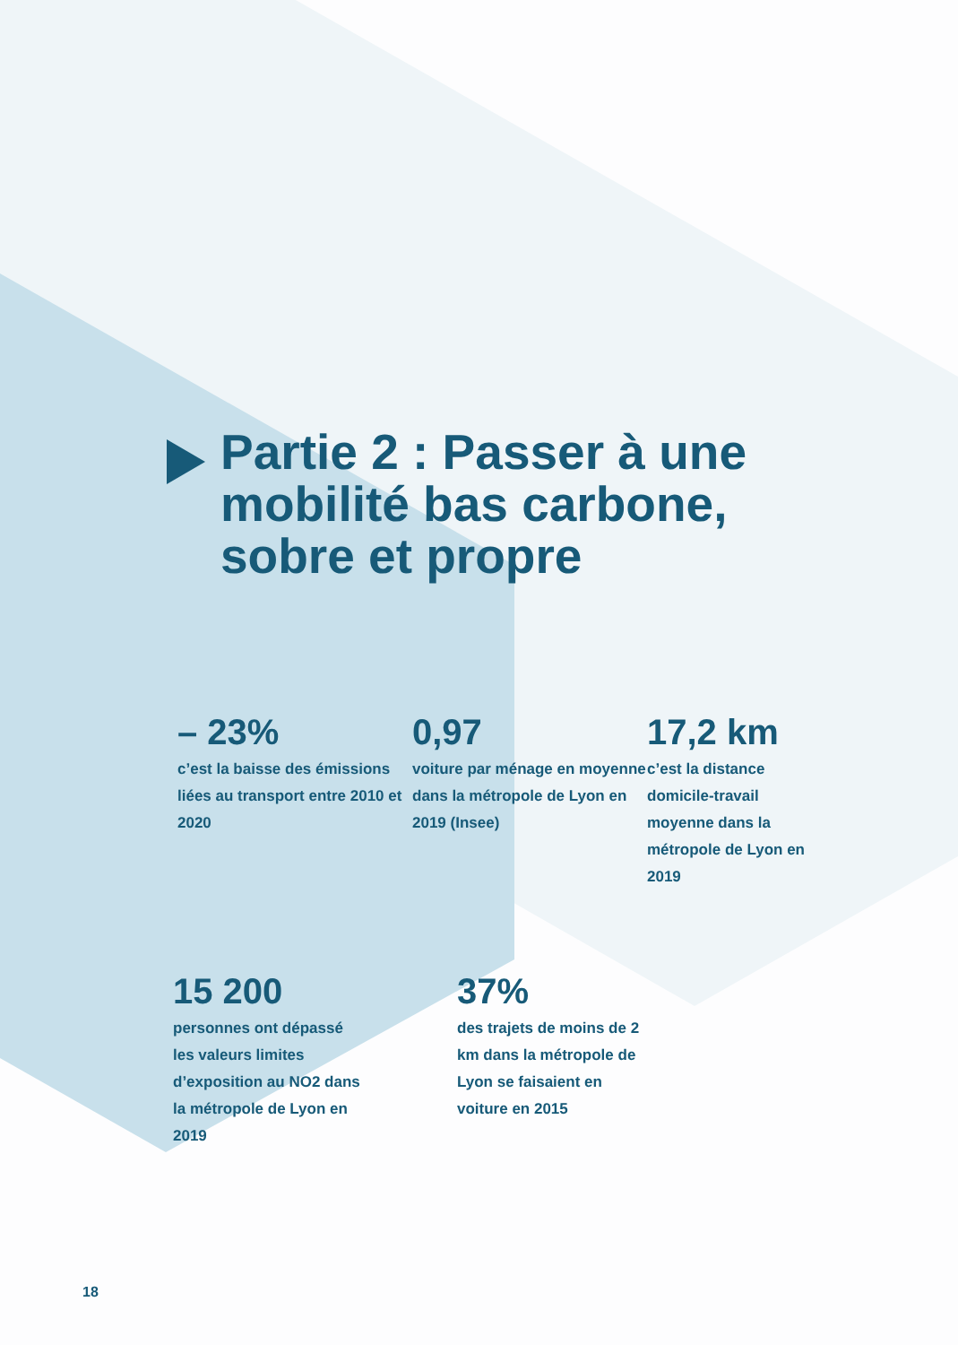Partie 2 : Passer à une mobilité bas carbone, sobre et propre
– 23%
c’est la baisse des émissions liées au transport entre 2010 et 2020
0,97
voiture par ménage en moyenne dans la métropole de Lyon en 2019 (Insee)
17,2 km
c’est la distance domicile-travail moyenne dans la métropole de Lyon en 2019
15 200
personnes ont dépassé les valeurs limites d’exposition au NO2 dans la métropole de Lyon en 2019
37%
des trajets de moins de 2 km dans la métropole de Lyon se faisaient en voiture en 2015
18